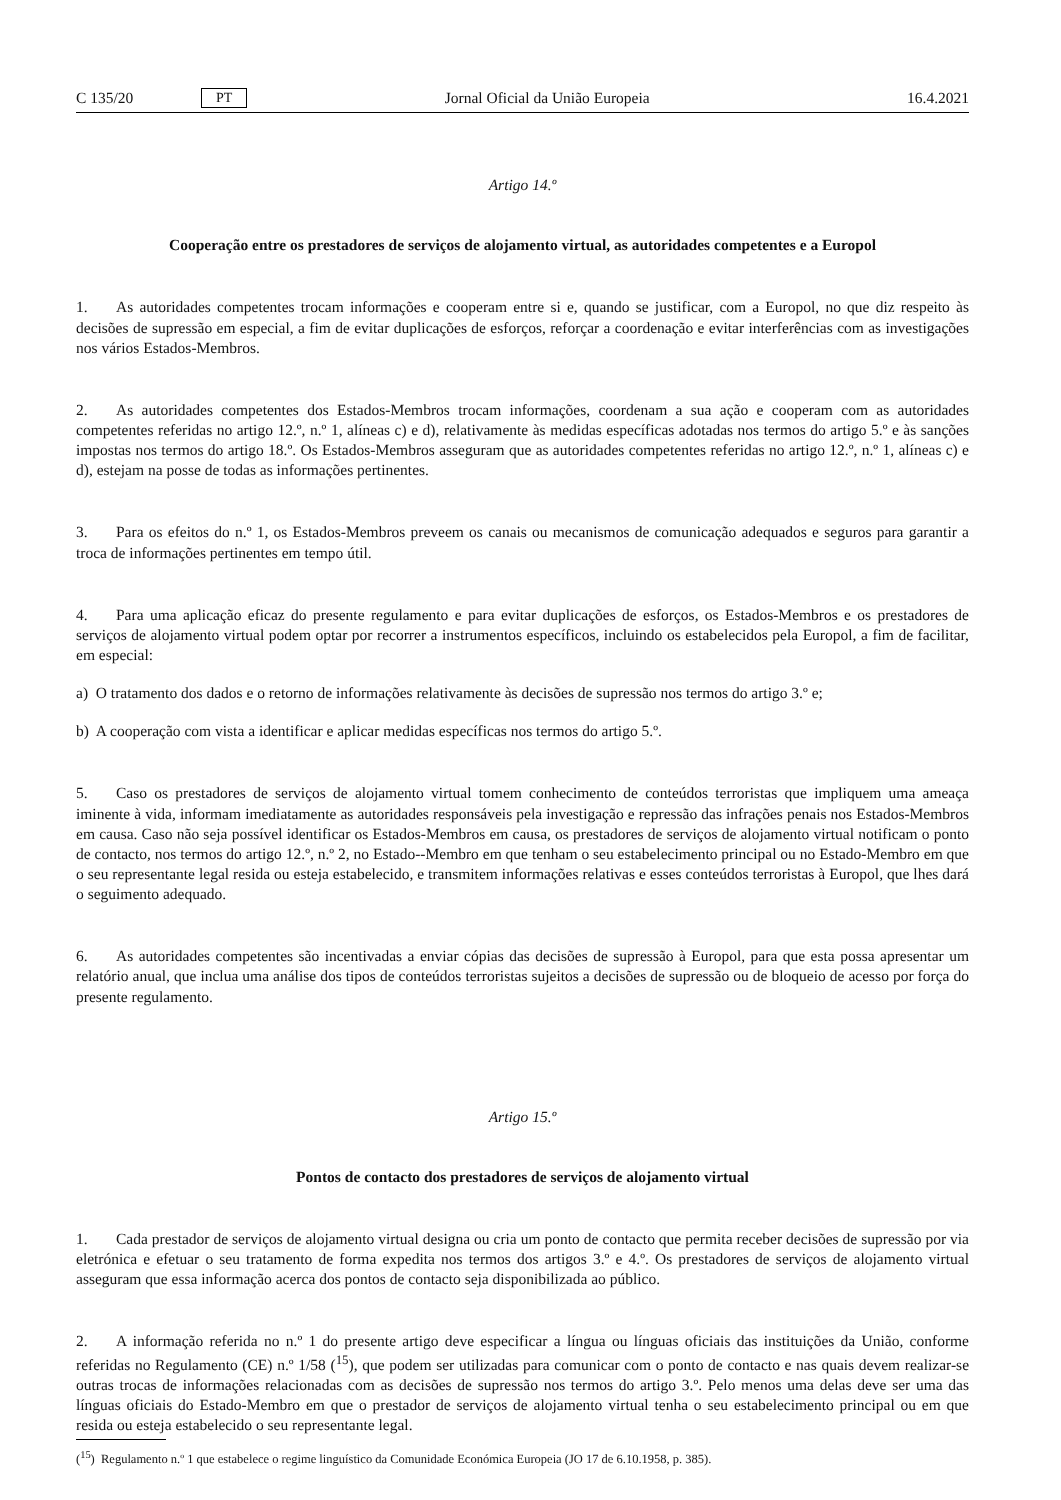C 135/20 PT Jornal Oficial da União Europeia 16.4.2021
Artigo 14.º
Cooperação entre os prestadores de serviços de alojamento virtual, as autoridades competentes e a Europol
1. As autoridades competentes trocam informações e cooperam entre si e, quando se justificar, com a Europol, no que diz respeito às decisões de supressão em especial, a fim de evitar duplicações de esforços, reforçar a coordenação e evitar interferências com as investigações nos vários Estados-Membros.
2. As autoridades competentes dos Estados-Membros trocam informações, coordenam a sua ação e cooperam com as autoridades competentes referidas no artigo 12.º, n.º 1, alíneas c) e d), relativamente às medidas específicas adotadas nos termos do artigo 5.º e às sanções impostas nos termos do artigo 18.º. Os Estados-Membros asseguram que as autoridades competentes referidas no artigo 12.º, n.º 1, alíneas c) e d), estejam na posse de todas as informações pertinentes.
3. Para os efeitos do n.º 1, os Estados-Membros preveem os canais ou mecanismos de comunicação adequados e seguros para garantir a troca de informações pertinentes em tempo útil.
4. Para uma aplicação eficaz do presente regulamento e para evitar duplicações de esforços, os Estados-Membros e os prestadores de serviços de alojamento virtual podem optar por recorrer a instrumentos específicos, incluindo os estabelecidos pela Europol, a fim de facilitar, em especial:
a) O tratamento dos dados e o retorno de informações relativamente às decisões de supressão nos termos do artigo 3.º e;
b) A cooperação com vista a identificar e aplicar medidas específicas nos termos do artigo 5.º.
5. Caso os prestadores de serviços de alojamento virtual tomem conhecimento de conteúdos terroristas que impliquem uma ameaça iminente à vida, informam imediatamente as autoridades responsáveis pela investigação e repressão das infrações penais nos Estados-Membros em causa. Caso não seja possível identificar os Estados-Membros em causa, os prestadores de serviços de alojamento virtual notificam o ponto de contacto, nos termos do artigo 12.º, n.º 2, no Estado--Membro em que tenham o seu estabelecimento principal ou no Estado-Membro em que o seu representante legal resida ou esteja estabelecido, e transmitem informações relativas e esses conteúdos terroristas à Europol, que lhes dará o seguimento adequado.
6. As autoridades competentes são incentivadas a enviar cópias das decisões de supressão à Europol, para que esta possa apresentar um relatório anual, que inclua uma análise dos tipos de conteúdos terroristas sujeitos a decisões de supressão ou de bloqueio de acesso por força do presente regulamento.
Artigo 15.º
Pontos de contacto dos prestadores de serviços de alojamento virtual
1. Cada prestador de serviços de alojamento virtual designa ou cria um ponto de contacto que permita receber decisões de supressão por via eletrónica e efetuar o seu tratamento de forma expedita nos termos dos artigos 3.º e 4.º. Os prestadores de serviços de alojamento virtual asseguram que essa informação acerca dos pontos de contacto seja disponibilizada ao público.
2. A informação referida no n.º 1 do presente artigo deve especificar a língua ou línguas oficiais das instituições da União, conforme referidas no Regulamento (CE) n.º 1/58 (<sup>15</sup>), que podem ser utilizadas para comunicar com o ponto de contacto e nas quais devem realizar-se outras trocas de informações relacionadas com as decisões de supressão nos termos do artigo 3.º. Pelo menos uma delas deve ser uma das línguas oficiais do Estado-Membro em que o prestador de serviços de alojamento virtual tenha o seu estabelecimento principal ou em que resida ou esteja estabelecido o seu representante legal.
(<sup>15</sup>) Regulamento n.º 1 que estabelece o regime linguístico da Comunidade Económica Europeia (JO 17 de 6.10.1958, p. 385).